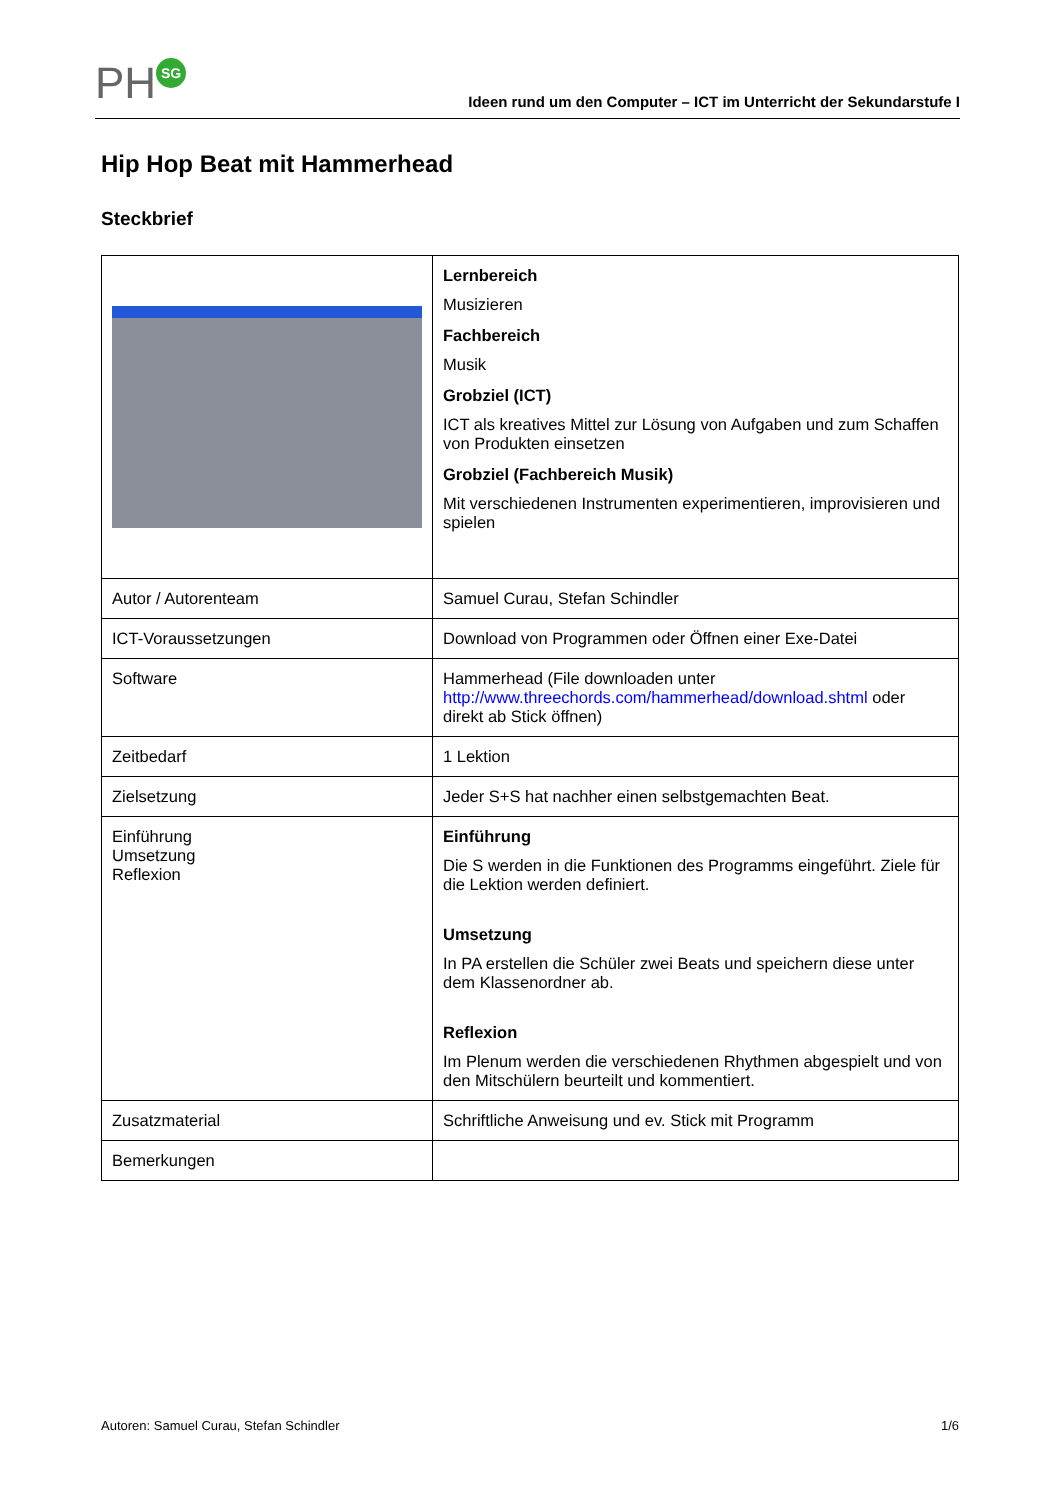PH SG
Ideen rund um den Computer – ICT im Unterricht der Sekundarstufe I
Hip Hop Beat mit Hammerhead
Steckbrief
| | Lernbereich Musizieren Fachbereich Musik Grobziel (ICT) ICT als kreatives Mittel zur Lösung von Aufgaben und zum Schaffen von Produkten einsetzen Grobziel (Fachbereich Musik) Mit verschiedenen Instrumenten experimentieren, improvisieren und spielen |
| Autor / Autorenteam | Samuel Curau, Stefan Schindler |
| ICT-Voraussetzungen | Download von Programmen oder Öffnen einer Exe-Datei |
| Software | Hammerhead (File downloaden unter http://www.threechords.com/hammerhead/download.shtml oder direkt ab Stick öffnen) |
| Zeitbedarf | 1 Lektion |
| Zielsetzung | Jeder S+S hat nachher einen selbstgemachten Beat. |
| Einführung Umsetzung Reflexion | Einführung Die S werden in die Funktionen des Programms eingeführt. Ziele für die Lektion werden definiert. Umsetzung In PA erstellen die Schüler zwei Beats und speichern diese unter dem Klassenordner ab. Reflexion Im Plenum werden die verschiedenen Rhythmen abgespielt und von den Mitschülern beurteilt und kommentiert. |
| Zusatzmaterial | Schriftliche Anweisung und ev. Stick mit Programm |
| Bemerkungen | |
Autoren: Samuel Curau, Stefan Schindler 1/6